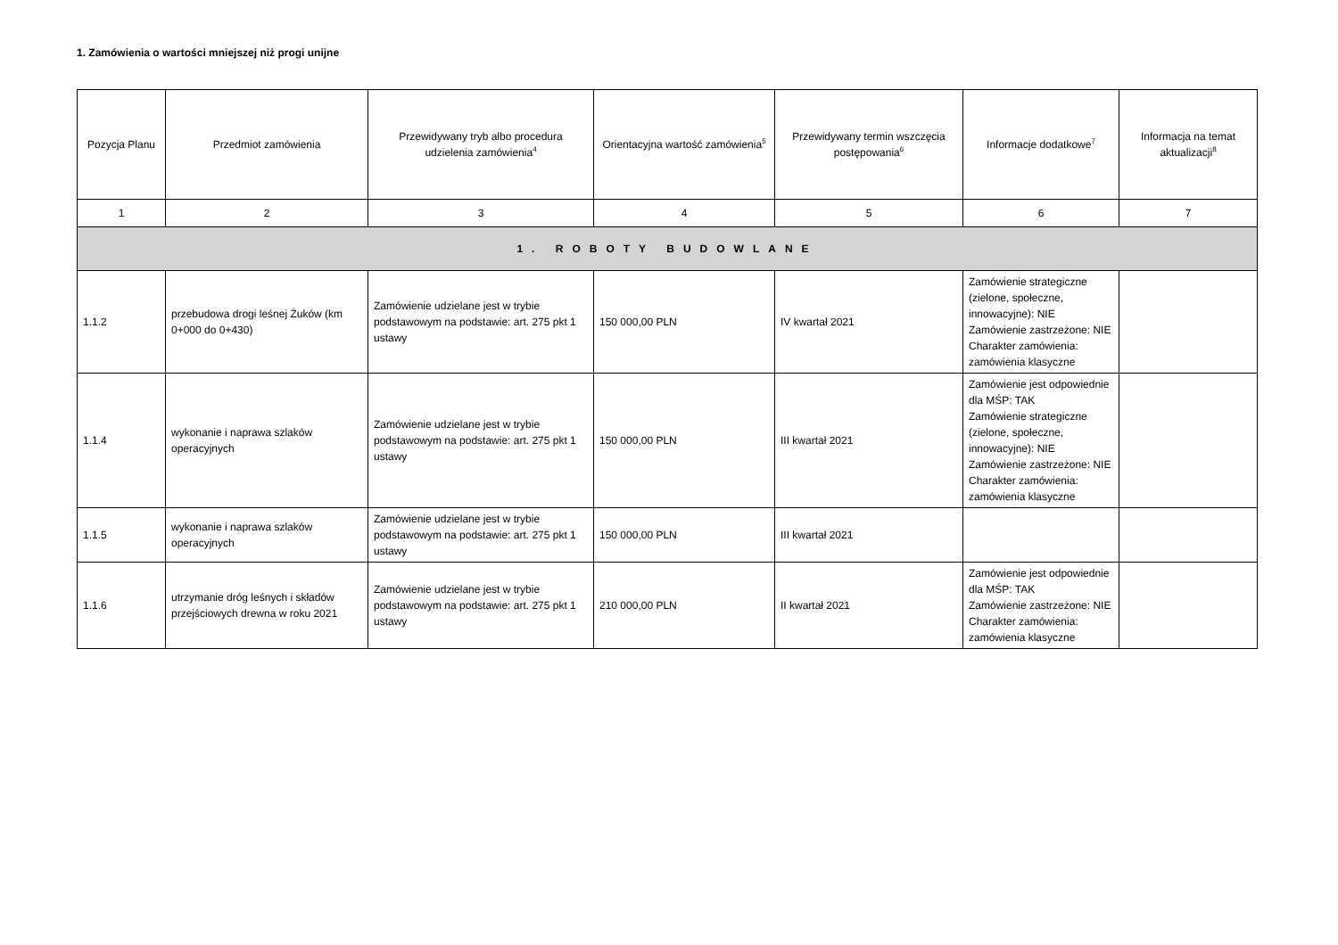1. Zamówienia o wartości mniejszej niż progi unijne
| Pozycja Planu | Przedmiot zamówienia | Przewidywany tryb albo procedura udzielenia zamówienia<sup>4</sup> | Orientacyjna wartość zamówienia<sup>5</sup> | Przewidywany termin wszczęcia postępowania<sup>6</sup> | Informacje dodatkowe<sup>7</sup> | Informacja na temat aktualizacji<sup>8</sup> |
| --- | --- | --- | --- | --- | --- | --- |
| 1 | 2 | 3 | 4 | 5 | 6 | 7 |
| 1. ROBOTY BUDOWLANE | | | | | | |
| 1.1.2 | przebudowa drogi leśnej Żuków (km 0+000 do 0+430) | Zamówienie udzielane jest w trybie podstawowym na podstawie: art. 275 pkt 1 ustawy | 150 000,00 PLN | IV kwartał 2021 | Zamówienie strategiczne (zielone, społeczne, innowacyjne): NIE Zamówienie zastrzeżone: NIE Charakter zamówienia: zamówienia klasyczne | |
| 1.1.4 | wykonanie i naprawa szlaków operacyjnych | Zamówienie udzielane jest w trybie podstawowym na podstawie: art. 275 pkt 1 ustawy | 150 000,00 PLN | III kwartał 2021 | Zamówienie jest odpowiednie dla MŚP: TAK Zamówienie strategiczne (zielone, społeczne, innowacyjne): NIE Zamówienie zastrzeżone: NIE Charakter zamówienia: zamówienia klasyczne | |
| 1.1.5 | wykonanie i naprawa szlaków operacyjnych | Zamówienie udzielane jest w trybie podstawowym na podstawie: art. 275 pkt 1 ustawy | 150 000,00 PLN | III kwartał 2021 | | |
| 1.1.6 | utrzymanie dróg leśnych i składów przejściowych drewna w roku 2021 | Zamówienie udzielane jest w trybie podstawowym na podstawie: art. 275 pkt 1 ustawy | 210 000,00 PLN | II kwartał 2021 | Zamówienie jest odpowiednie dla MŚP: TAK Zamówienie zastrzeżone: NIE Charakter zamówienia: zamówienia klasyczne | |